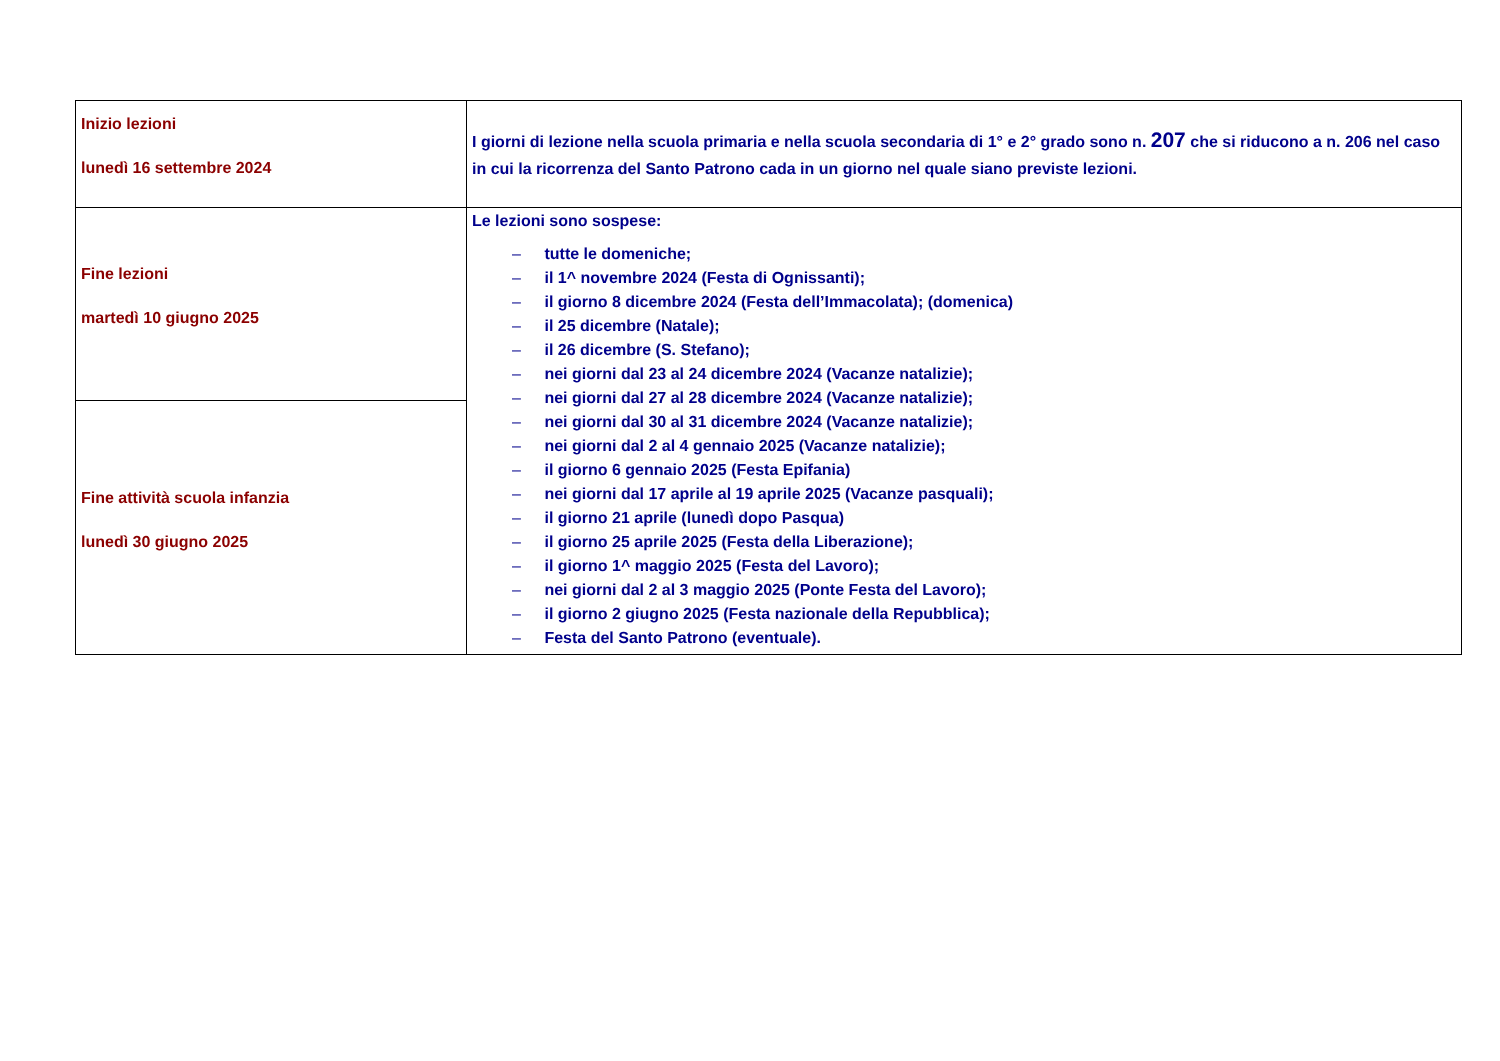| Inizio lezioni lunedì 16 settembre 2024 | I giorni di lezione nella scuola primaria e nella scuola secondaria di 1° e 2° grado sono n. 207 che si riducono a n. 206 nel caso in cui la ricorrenza del Santo Patrono cada in un giorno nel quale siano previste lezioni. |
| Fine lezioni martedì 10 giugno 2025 | Le lezioni sono sospese: – tutte le domeniche; – il 1^ novembre 2024 (Festa di Ognissanti); – il giorno 8 dicembre 2024 (Festa dell’Immacolata); (domenica) – il 25 dicembre (Natale); – il 26 dicembre (S. Stefano); – nei giorni dal 23 al 24 dicembre 2024 (Vacanze natalizie); – nei giorni dal 27 al 28 dicembre 2024 (Vacanze natalizie); – nei giorni dal 30 al 31 dicembre 2024 (Vacanze natalizie); – nei giorni dal 2 al 4 gennaio 2025 (Vacanze natalizie); – il giorno 6 gennaio 2025 (Festa Epifania) – nei giorni dal 17 aprile al 19 aprile 2025 (Vacanze pasquali); – il giorno 21 aprile (lunedì dopo Pasqua) – il giorno 25 aprile 2025 (Festa della Liberazione); – il giorno 1^ maggio 2025 (Festa del Lavoro); – nei giorni dal 2 al 3 maggio 2025 (Ponte Festa del Lavoro); – il giorno 2 giugno 2025 (Festa nazionale della Repubblica); – Festa del Santo Patrono (eventuale). |
| Fine attività scuola infanzia lunedì 30 giugno 2025 | |